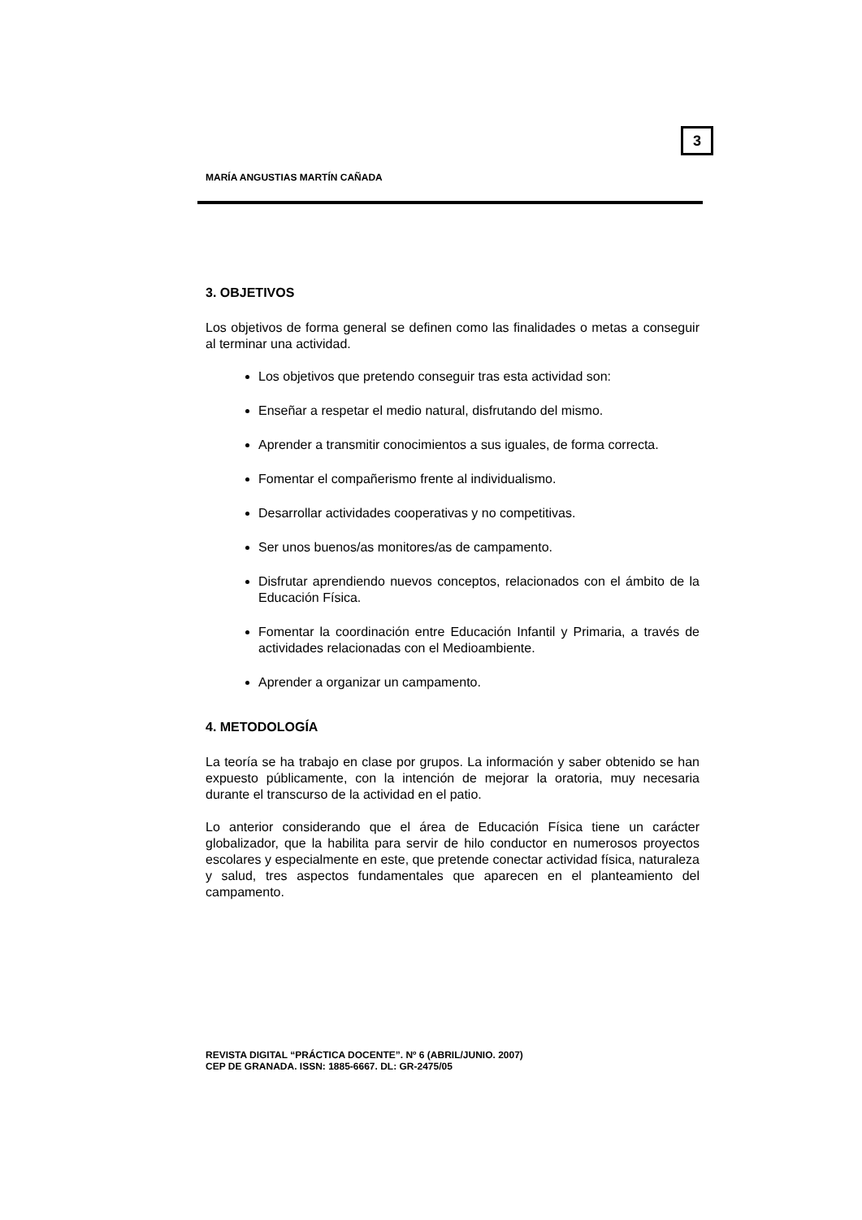3
MARÍA ANGUSTIAS MARTÍN CAÑADA
3. OBJETIVOS
Los objetivos de forma general se definen como las finalidades o metas a conseguir al terminar una actividad.
Los objetivos que pretendo conseguir tras esta actividad son:
Enseñar a respetar el medio natural, disfrutando del mismo.
Aprender a transmitir conocimientos a sus iguales, de forma correcta.
Fomentar el compañerismo frente al individualismo.
Desarrollar actividades cooperativas y no competitivas.
Ser unos buenos/as monitores/as de campamento.
Disfrutar aprendiendo nuevos conceptos, relacionados con el ámbito de la Educación Física.
Fomentar la coordinación entre Educación Infantil y Primaria, a través de actividades relacionadas con el Medioambiente.
Aprender a organizar un campamento.
4. METODOLOGÍA
La teoría se ha trabajo en clase por grupos. La información y saber obtenido se han expuesto públicamente, con la intención de mejorar la oratoria, muy necesaria durante el transcurso de la actividad en el patio.
Lo anterior considerando que el área de Educación Física tiene un carácter globalizador, que la habilita para servir de hilo conductor en numerosos proyectos escolares y especialmente en este, que pretende conectar actividad física, naturaleza y salud, tres aspectos fundamentales que aparecen en el planteamiento del campamento.
REVISTA DIGITAL “PRÁCTICA DOCENTE”. Nº 6 (ABRIL/JUNIO. 2007)
CEP DE GRANADA. ISSN: 1885-6667. DL: GR-2475/05